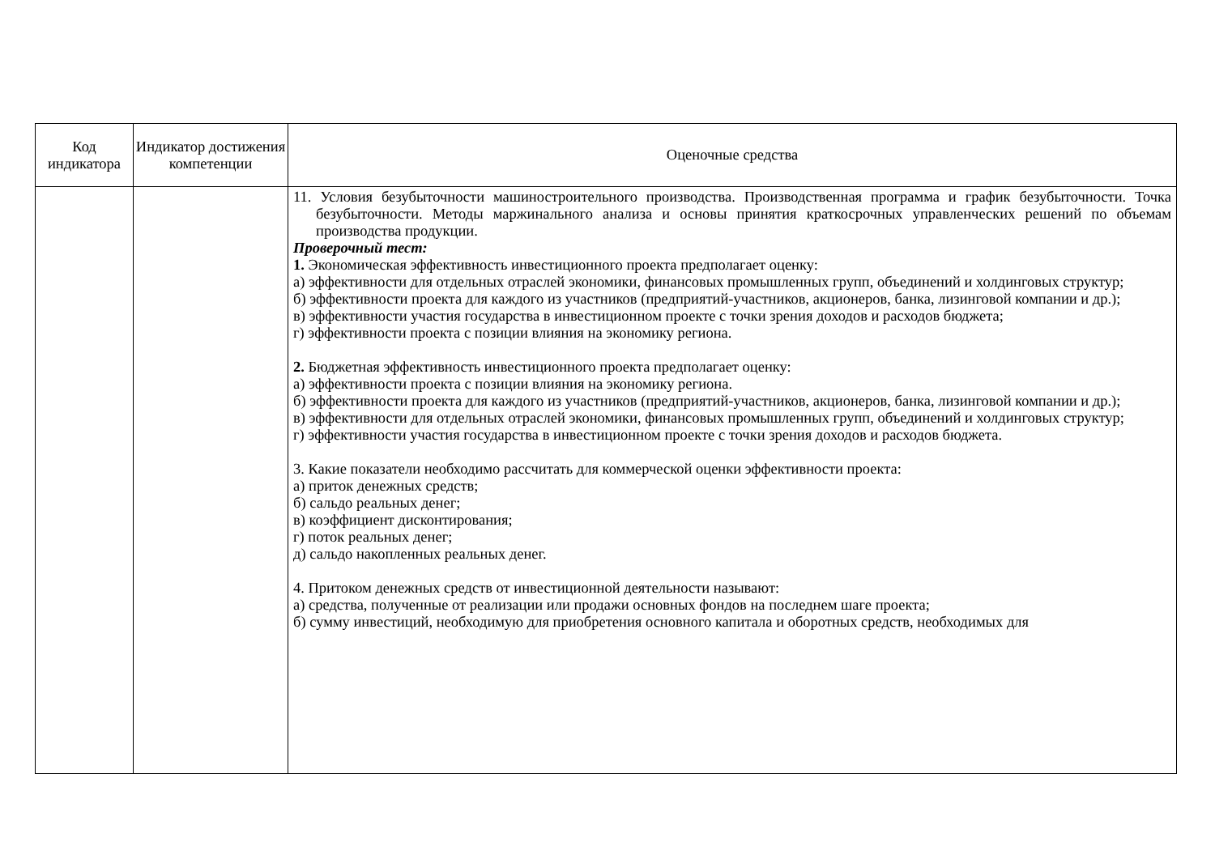| Код индикатора | Индикатор достижения компетенции | Оценочные средства |
| --- | --- | --- |
| | | 11. Условия безубыточности машиностроительного производства. Производственная программа и график безубыточности. Точка безубыточности. Методы маржинального анализа и основы принятия краткосрочных управленческих решений по объемам производства продукции. Проверочный тест: 1. Экономическая эффективность инвестиционного проекта предполагает оценку: а) эффективности для отдельных отраслей экономики, финансовых промышленных групп, объединений и холдинговых структур; б) эффективности проекта для каждого из участников (предприятий-участников, акционеров, банка, лизинговой компании и др.); в) эффективности участия государства в инвестиционном проекте с точки зрения доходов и расходов бюджета; г) эффективности проекта с позиции влияния на экономику региона. 2. Бюджетная эффективность инвестиционного проекта предполагает оценку: а) эффективности проекта с позиции влияния на экономику региона. б) эффективности проекта для каждого из участников (предприятий-участников, акционеров, банка, лизинговой компании и др.); в) эффективности для отдельных отраслей экономики, финансовых промышленных групп, объединений и холдинговых структур; г) эффективности участия государства в инвестиционном проекте с точки зрения доходов и расходов бюджета. 3. Какие показатели необходимо рассчитать для коммерческой оценки эффективности проекта: а) приток денежных средств; б) сальдо реальных денег; в) коэффициент дисконтирования; г) поток реальных денег; д) сальдо накопленных реальных денег. 4. Притоком денежных средств от инвестиционной деятельности называют: а) средства, полученные от реализации или продажи основных фондов на последнем шаге проекта; б) сумму инвестиций, необходимую для приобретения основного капитала и оборотных средств, необходимых для |